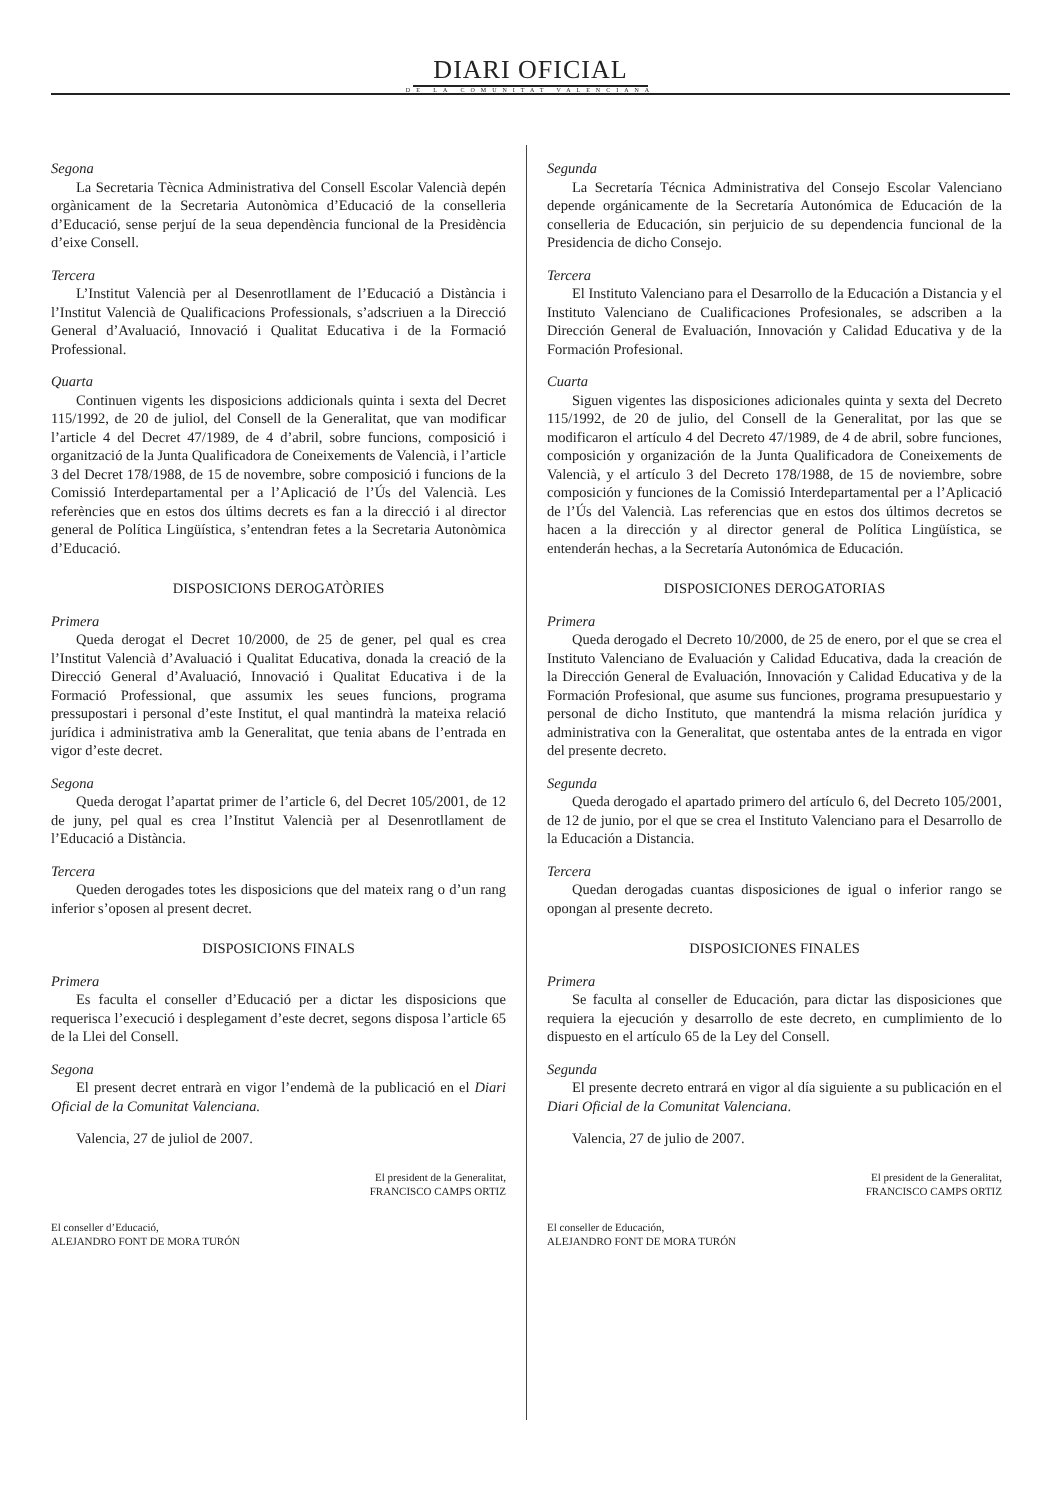DIARI OFICIAL
DE LA COMUNITAT VALENCIANA
Segona
La Secretaria Tècnica Administrativa del Consell Escolar Valencià depén orgànicament de la Secretaria Autonòmica d’Educació de la conselleria d’Educació, sense perjuí de la seua dependència funcional de la Presidència d’eixe Consell.
Tercera
L’Institut Valencià per al Desenrotllament de l’Educació a Distància i l’Institut Valencià de Qualificacions Professionals, s’adscriuen a la Direcció General d’Avaluació, Innovació i Qualitat Educativa i de la Formació Professional.
Quarta
Continuen vigents les disposicions addicionals quinta i sexta del Decret 115/1992, de 20 de juliol, del Consell de la Generalitat, que van modificar l’article 4 del Decret 47/1989, de 4 d’abril, sobre funcions, composició i organització de la Junta Qualificadora de Coneixements de Valencià, i l’article 3 del Decret 178/1988, de 15 de novembre, sobre composició i funcions de la Comissió Interdepartamental per a l’Aplicació de l’Ús del Valencià. Les referències que en estos dos últims decrets es fan a la direcció i al director general de Política Lingüística, s’entendran fetes a la Secretaria Autonòmica d’Educació.
DISPOSICIONS DEROGATÒRIES
Primera
Queda derogat el Decret 10/2000, de 25 de gener, pel qual es crea l’Institut Valencià d’Avaluació i Qualitat Educativa, donada la creació de la Direcció General d’Avaluació, Innovació i Qualitat Educativa i de la Formació Professional, que assumix les seues funcions, programa pressupostari i personal d’este Institut, el qual mantindrà la mateixa relació jurídica i administrativa amb la Generalitat, que tenia abans de l’entrada en vigor d’este decret.
Segona
Queda derogat l’apartat primer de l’article 6, del Decret 105/2001, de 12 de juny, pel qual es crea l’Institut Valencià per al Desenrotllament de l’Educació a Distància.
Tercera
Queden derogades totes les disposicions que del mateix rang o d’un rang inferior s’oposen al present decret.
DISPOSICIONS FINALS
Primera
Es faculta el conseller d’Educació per a dictar les disposicions que requerisca l’execució i desplegament d’este decret, segons disposa l’article 65 de la Llei del Consell.
Segona
El present decret entrarà en vigor l’endemà de la publicació en el Diari Oficial de la Comunitat Valenciana.
Valencia, 27 de juliol de 2007.
El president de la Generalitat,
FRANCISCO CAMPS ORTIZ
El conseller d’Educació,
ALEJANDRO FONT DE MORA TURÓN
Segunda
La Secretaría Técnica Administrativa del Consejo Escolar Valenciano depende orgánicamente de la Secretaría Autonómica de Educación de la conselleria de Educación, sin perjuicio de su dependencia funcional de la Presidencia de dicho Consejo.
Tercera
El Instituto Valenciano para el Desarrollo de la Educación a Distancia y el Instituto Valenciano de Cualificaciones Profesionales, se adscriben a la Dirección General de Evaluación, Innovación y Calidad Educativa y de la Formación Profesional.
Cuarta
Siguen vigentes las disposiciones adicionales quinta y sexta del Decreto 115/1992, de 20 de julio, del Consell de la Generalitat, por las que se modificaron el artículo 4 del Decreto 47/1989, de 4 de abril, sobre funciones, composición y organización de la Junta Qualificadora de Coneixements de Valencià, y el artículo 3 del Decreto 178/1988, de 15 de noviembre, sobre composición y funciones de la Comissió Interdepartamental per a l’Aplicació de l’Ús del Valencià. Las referencias que en estos dos últimos decretos se hacen a la dirección y al director general de Política Lingüística, se entenderán hechas, a la Secretaría Autonómica de Educación.
DISPOSICIONES DEROGATORIAS
Primera
Queda derogado el Decreto 10/2000, de 25 de enero, por el que se crea el Instituto Valenciano de Evaluación y Calidad Educativa, dada la creación de la Dirección General de Evaluación, Innovación y Calidad Educativa y de la Formación Profesional, que asume sus funciones, programa presupuestario y personal de dicho Instituto, que mantendrá la misma relación jurídica y administrativa con la Generalitat, que ostentaba antes de la entrada en vigor del presente decreto.
Segunda
Queda derogado el apartado primero del artículo 6, del Decreto 105/2001, de 12 de junio, por el que se crea el Instituto Valenciano para el Desarrollo de la Educación a Distancia.
Tercera
Quedan derogadas cuantas disposiciones de igual o inferior rango se opongan al presente decreto.
DISPOSICIONES FINALES
Primera
Se faculta al conseller de Educación, para dictar las disposiciones que requiera la ejecución y desarrollo de este decreto, en cumplimiento de lo dispuesto en el artículo 65 de la Ley del Consell.
Segunda
El presente decreto entrará en vigor al día siguiente a su publicación en el Diari Oficial de la Comunitat Valenciana.
Valencia, 27 de julio de 2007.
El president de la Generalitat,
FRANCISCO CAMPS ORTIZ
El conseller de Educación,
ALEJANDRO FONT DE MORA TURÓN